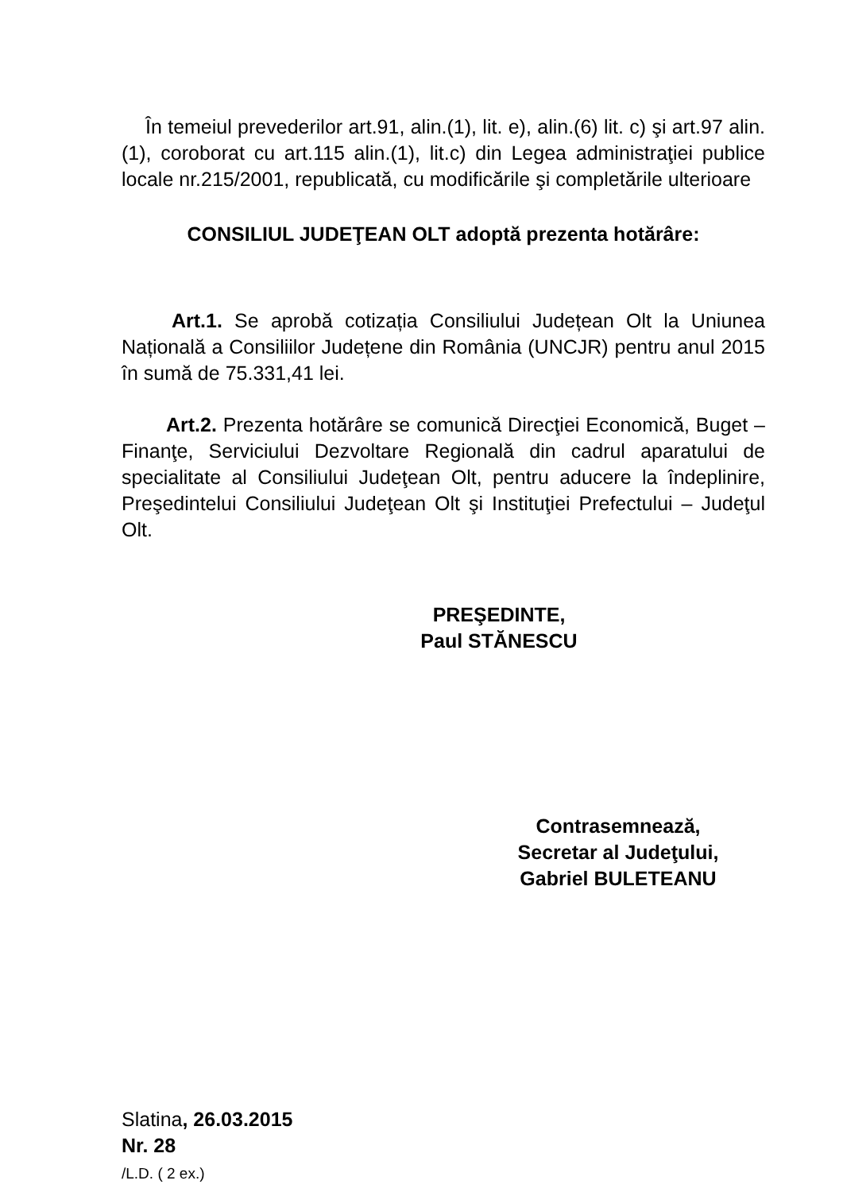În temeiul prevederilor art.91, alin.(1), lit. e), alin.(6) lit. c) şi art.97 alin.(1), coroborat cu art.115 alin.(1), lit.c) din Legea administraţiei publice locale nr.215/2001, republicată, cu modificările şi completările ulterioare
CONSILIUL JUDEŢEAN OLT adoptă prezenta hotărâre:
Art.1. Se aprobă cotizația Consiliului Județean Olt la Uniunea Națională a Consiliilor Județene din România (UNCJR) pentru anul 2015 în sumă de 75.331,41 lei.
Art.2. Prezenta hotărâre se comunică Direcţiei Economică, Buget – Finanţe, Serviciului Dezvoltare Regională din cadrul aparatului de specialitate al Consiliului Judeţean Olt, pentru aducere la îndeplinire, Preşedintelui Consiliului Judeţean Olt şi Instituţiei Prefectului – Judeţul Olt.
PREŞEDINTE,
Paul STĂNESCU
Contrasemnează,
Secretar al Judeţului,
Gabriel BULETEANU
Slatina, 26.03.2015
Nr. 28
/L.D. ( 2 ex.)